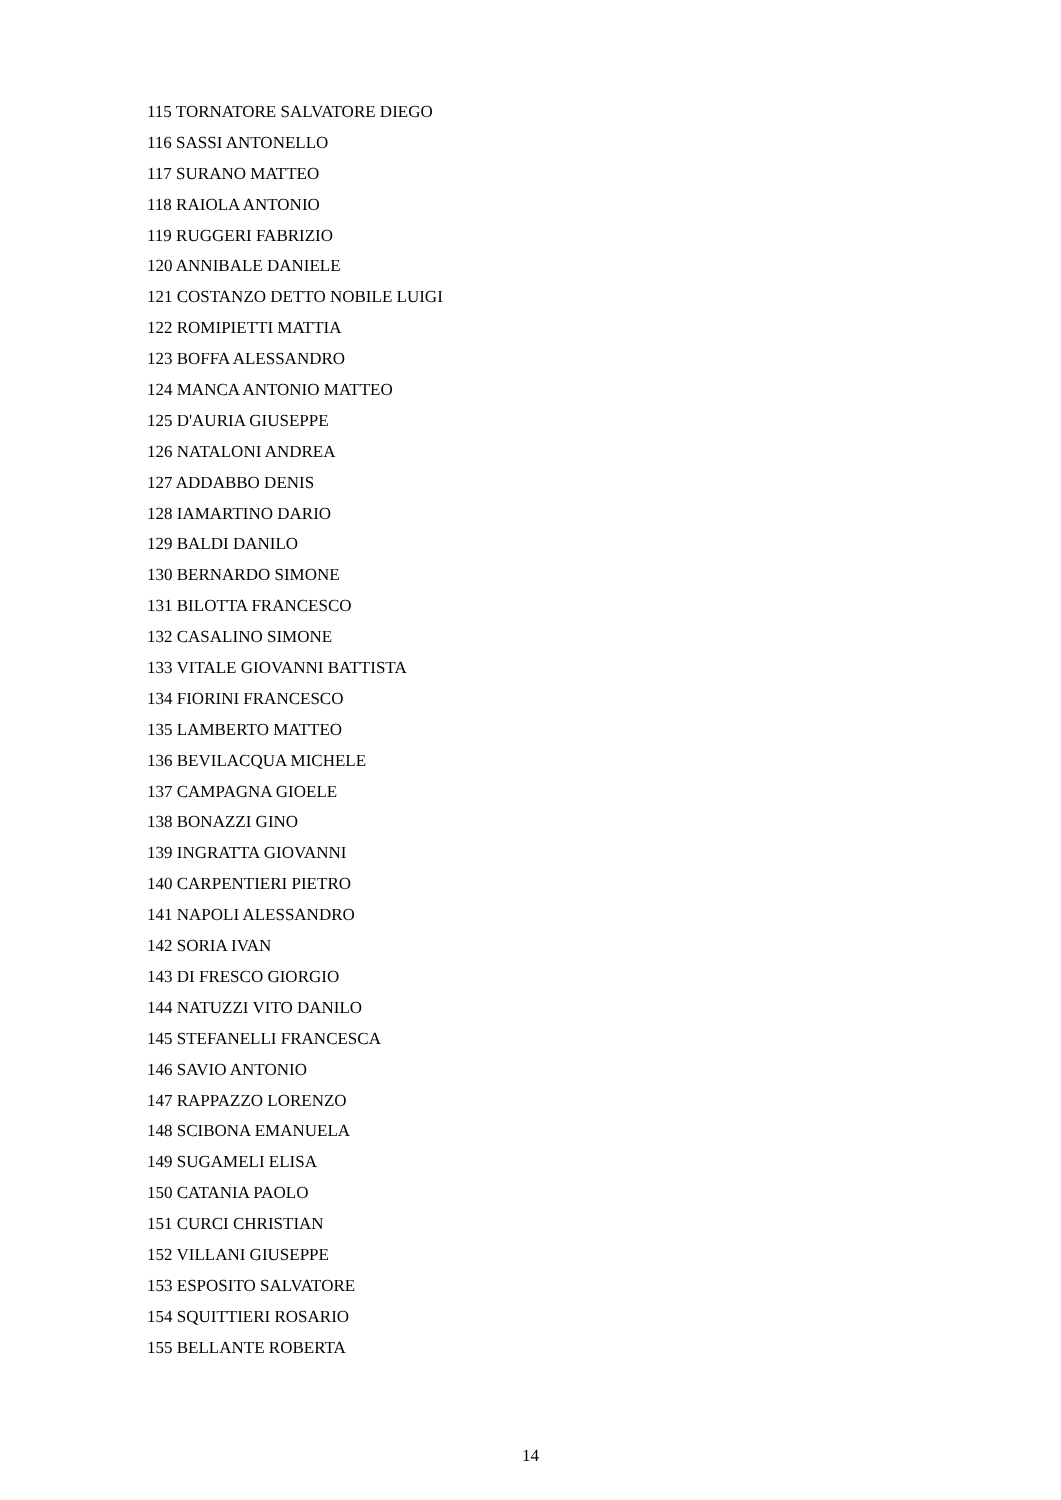115 TORNATORE SALVATORE DIEGO
116 SASSI ANTONELLO
117 SURANO MATTEO
118 RAIOLA ANTONIO
119 RUGGERI FABRIZIO
120 ANNIBALE DANIELE
121 COSTANZO DETTO NOBILE LUIGI
122 ROMIPIETTI MATTIA
123 BOFFA ALESSANDRO
124 MANCA ANTONIO MATTEO
125 D'AURIA GIUSEPPE
126 NATALONI ANDREA
127 ADDABBO DENIS
128 IAMARTINO DARIO
129 BALDI DANILO
130 BERNARDO SIMONE
131 BILOTTA FRANCESCO
132 CASALINO SIMONE
133 VITALE GIOVANNI BATTISTA
134 FIORINI FRANCESCO
135 LAMBERTO MATTEO
136 BEVILACQUA MICHELE
137 CAMPAGNA GIOELE
138 BONAZZI GINO
139 INGRATTA GIOVANNI
140 CARPENTIERI PIETRO
141 NAPOLI ALESSANDRO
142 SORIA IVAN
143 DI FRESCO GIORGIO
144 NATUZZI VITO DANILO
145 STEFANELLI FRANCESCA
146 SAVIO ANTONIO
147 RAPPAZZO LORENZO
148 SCIBONA EMANUELA
149 SUGAMELI ELISA
150 CATANIA PAOLO
151 CURCI CHRISTIAN
152 VILLANI GIUSEPPE
153 ESPOSITO SALVATORE
154 SQUITTIERI ROSARIO
155 BELLANTE ROBERTA
14